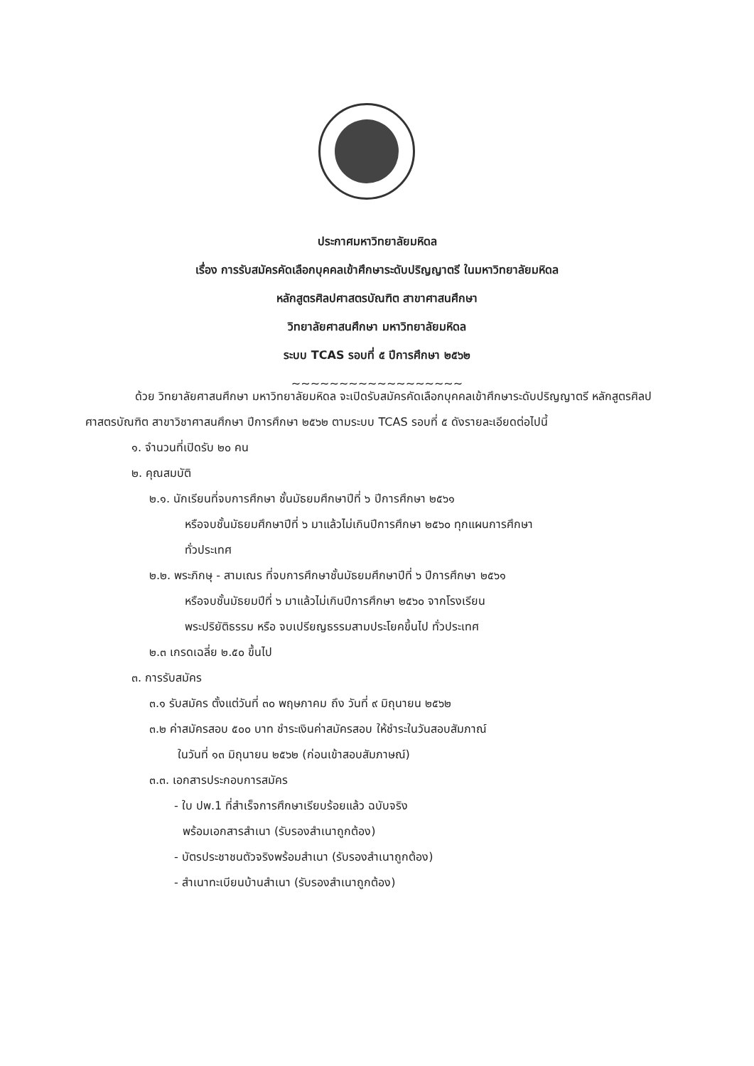ประกาศมหาวิทยาลัยมหิดล
เรื่อง การรับสมัครคัดเลือกบุคคลเข้าศึกษาระดับปริญญาตรี ในมหาวิทยาลัยมหิดล
หลักสูตรศิลปศาสตรบัณฑิต สาขาศาสนศึกษา
วิทยาลัยศาสนศึกษา มหาวิทยาลัยมหิดล
ระบบ TCAS รอบที่ ๕ ปีการศึกษา ๒๕๖๒
~~~~~~~~~~~~~~~~~~
ด้วย วิทยาลัยศาสนศึกษา มหาวิทยาลัยมหิดล จะเปิดรับสมัครคัดเลือกบุคคลเข้าศึกษาระดับปริญญาตรี หลักสูตรศิลปศาสตรบัณฑิต สาขาวิชาศาสนศึกษา ปีการศึกษา ๒๕๖๒ ตามระบบ TCAS รอบที่ ๕ ดังรายละเอียดต่อไปนี้
๑. จำนวนที่เปิดรับ ๒๐ คน
๒. คุณสมบัติ
๒.๑. นักเรียนที่จบการศึกษา ชั้นมัธยมศึกษาปีที่ ๖ ปีการศึกษา ๒๕๖๑
หรือจบชั้นมัธยมศึกษาปีที่ ๖ มาแล้วไม่เกินปีการศึกษา ๒๕๖๐ ทุกแผนการศึกษา
ทั่วประเทศ
๒.๒. พระภิกษุ - สามเณร ที่จบการศึกษาชั้นมัธยมศึกษาปีที่ ๖ ปีการศึกษา ๒๕๖๑
หรือจบชั้นมัธยมปีที่ ๖ มาแล้วไม่เกินปีการศึกษา ๒๕๖๐ จากโรงเรียน
พระปริยัติธรรม หรือ จบเปรียญธรรมสามประโยคขึ้นไป ทั่วประเทศ
๒.๓ เกรดเฉลี่ย ๒.๕๐ ขึ้นไป
๓. การรับสมัคร
๓.๑ รับสมัคร ตั้งแต่วันที่ ๓๐ พฤษภาคม ถึง วันที่ ๙ มิถุนายน ๒๕๖๒
๓.๒ ค่าสมัครสอบ ๕๐๐ บาท ชำระเงินค่าสมัครสอบ ให้ชำระในวันสอบสัมภาณ์
ในวันที่ ๑๓ มิถุนายน ๒๕๖๒ (ก่อนเข้าสอบสัมภาษณ์)
๓.๓. เอกสารประกอบการสมัคร
- ใบ ปพ.1 ที่สำเร็จการศึกษาเรียบร้อยแล้ว ฉบับจริง
พร้อมเอกสารสำเนา (รับรองสำเนาถูกต้อง)
- บัตรประชาชนตัวจริงพร้อมสำเนา (รับรองสำเนาถูกต้อง)
- สำเนาทะเบียนบ้านสำเนา (รับรองสำเนาถูกต้อง)